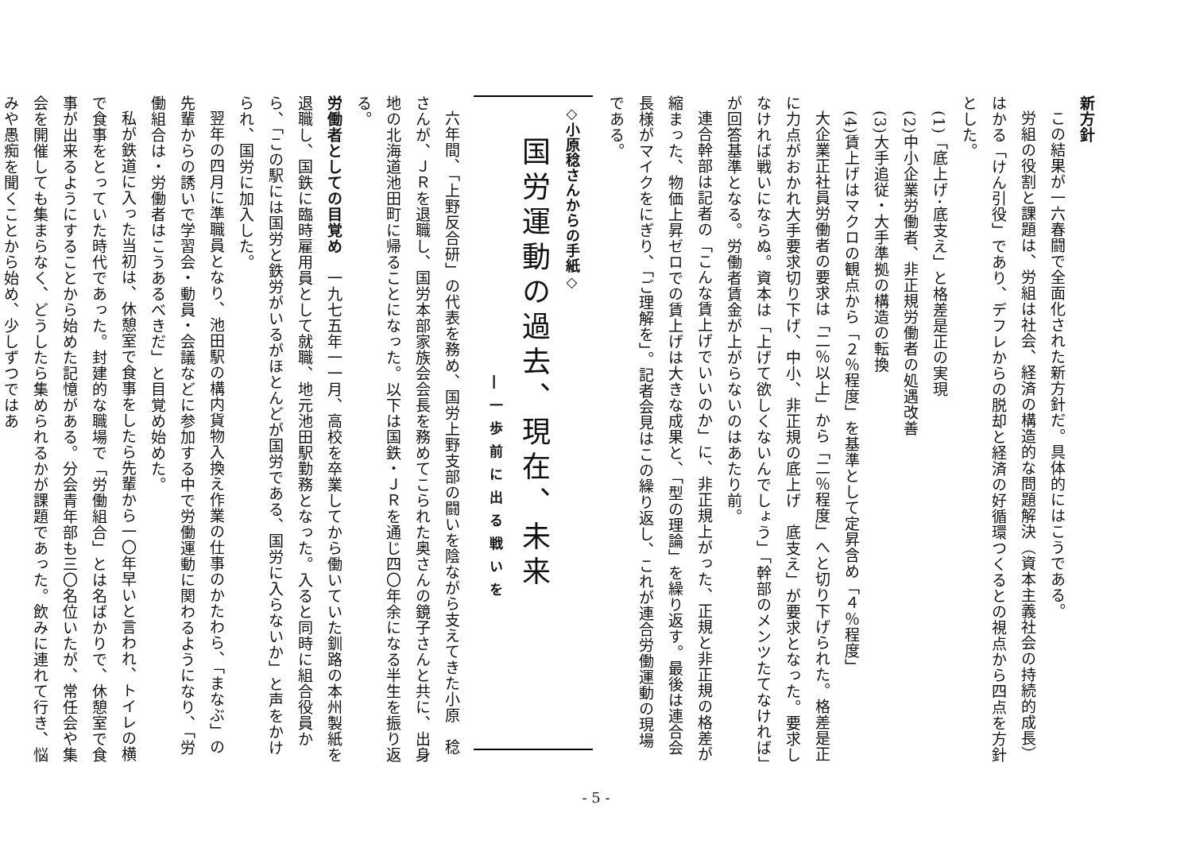新方針
この結果が一六春闘で全面化された新方針だ。具体的にはこうである。
労組の役割と課題は、労組は社会、経済の構造的な問題解決（資本主義社会の持続的成長）はかる「けん引役」であり、デフレからの脱却と経済の好循環つくるとの視点から四点を方針とした。
(1)「底上げ･底支え」と格差是正の実現
(2)中小企業労働者、非正規労働者の処遇改善
(3)大手追従・大手準拠の構造の転換
(4)賃上げはマクロの観点から「２％程度」を基準として定昇含め「４％程度」
大企業正社員労働者の要求は「二％以上」から「二％程度」へと切り下げられた。格差是正に力点がおかれ大手要求切り下げ、中小、非正規の底上げ　底支え」が要求となった。要求しなければ戦いにならぬ。資本は「上げて欲しくないんでしょう」「幹部のメンツたてなければ」が回答基準となる。労働者賃金が上がらないのはあたり前。
連合幹部は記者の「こんな賃上げでいいのか」に、非正規上がった、正規と非正規の格差が縮まった、物価上昇ゼロでの賃上げは大きな成果と、「型の理論」を繰り返す。最後は連合会長様がマイクをにぎり、「ご理解を」。記者会見はこの繰り返し、これが連合労働運動の現場である。
◇小原稔さんからの手紙◇
国労運動の過去、現在、未来
―一歩前に出る戦いを
六年間、「上野反合研」の代表を務め、国労上野支部の闘いを陰ながら支えてきた小原　稔さんが、ＪＲを退職し、国労本部家族会会長を務めてこられた奥さんの鏡子さんと共に、出身地の北海道池田町に帰ることになった。以下は国鉄・ＪＲを通じ四〇年余になる半生を振り返る。
労働者としての目覚め　一九七五年一一月、高校を卒業してから働いていた釧路の本州製紙を退職し、国鉄に臨時雇用員として就職、地元池田駅勤務となった。入ると同時に組合役員から、「この駅には国労と鉄労がいるがほとんどが国労である、国労に入らないか」と声をかけられ、国労に加入した。
翌年の四月に準職員となり、池田駅の構内貨物入換え作業の仕事のかたわら、「まなぶ」の先輩からの誘いで学習会・動員・会議などに参加する中で労働運動に関わるようになり、「労働組合は・労働者はこうあるべきだ」と目覚め始めた。
私が鉄道に入った当初は、休憩室で食事をしたら先輩から一〇年早いと言われ、トイレの横で食事をとっていた時代であった。封建的な職場で「労働組合」とは名ばかりで、休憩室で食事が出来るようにすることから始めた記憶がある。分会青年部も三〇名位いたが、常任会や集会を開催しても集まらなく、どうしたら集められるかが課題であった。飲みに連れて行き、悩みや愚痴を聞くことから始め、少しずつではあ
- 5 -